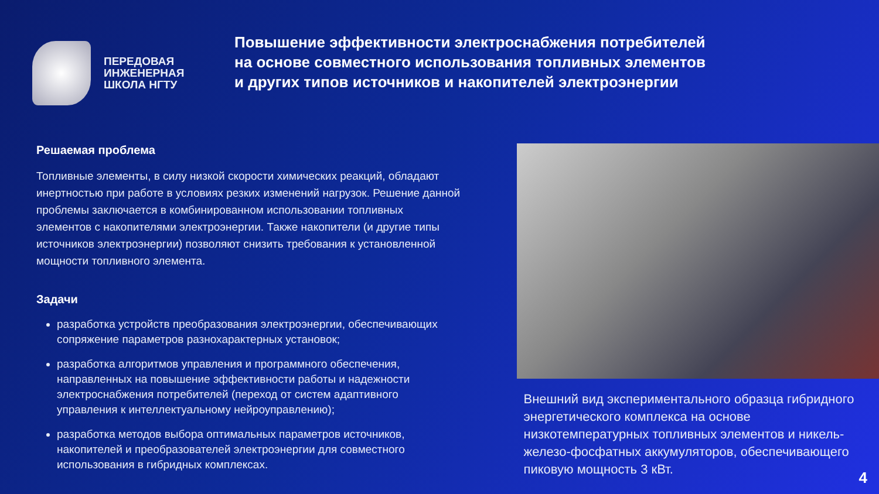ПЕРЕДОВАЯ
ИНЖЕНЕРНАЯ
ШКОЛА НГТУ
Повышение эффективности электроснабжения потребителей
на основе совместного использования топливных элементов
и других типов источников и накопителей электроэнергии
Решаемая проблема
Топливные элементы, в силу низкой скорости химических реакций, обладают инертностью при работе в условиях резких изменений нагрузок. Решение данной проблемы заключается в комбинированном использовании топливных элементов с накопителями электроэнергии. Также накопители (и другие типы источников электроэнергии) позволяют снизить требования к установленной мощности топливного элемента.
Задачи
разработка устройств преобразования электроэнергии, обеспечивающих сопряжение параметров разнохарактерных установок;
разработка алгоритмов управления и программного обеспечения, направленных на повышение эффективности работы и надежности электроснабжения потребителей (переход от систем адаптивного управления к интеллектуальному нейроуправлению);
разработка методов выбора оптимальных параметров источников, накопителей и преобразователей электроэнергии для совместного использования в гибридных комплексах.
Внешний вид экспериментального образца гибридного энергетического комплекса на основе низкотемпературных топливных элементов и никель-железо-фосфатных аккумуляторов, обеспечивающего пиковую мощность 3 кВт.
4